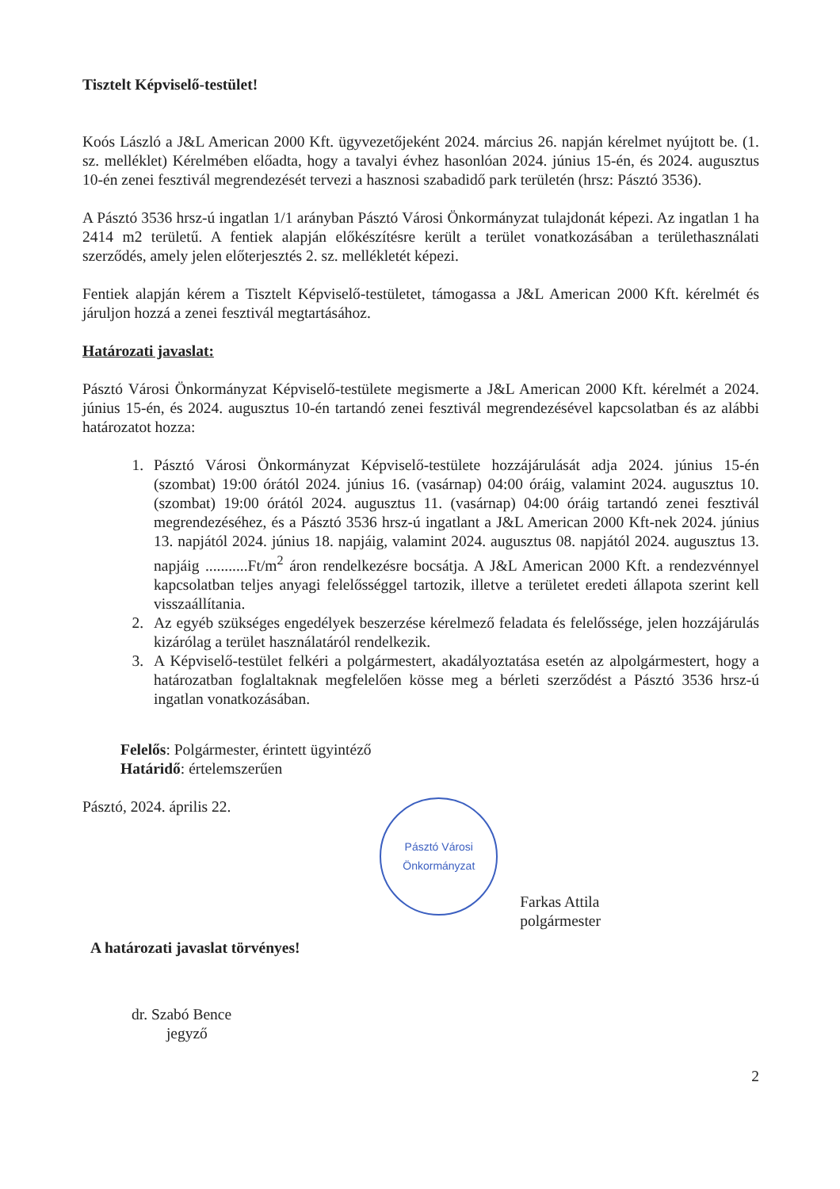Tisztelt Képviselő-testület!
Koós László a J&L American 2000 Kft. ügyvezetőjeként 2024. március 26. napján kérelmet nyújtott be. (1. sz. melléklet) Kérelmében előadta, hogy a tavalyi évhez hasonlóan 2024. június 15-én, és 2024. augusztus 10-én zenei fesztivál megrendezését tervezi a hasznosi szabadidő park területén (hrsz: Pásztó 3536).
A Pásztó 3536 hrsz-ú ingatlan 1/1 arányban Pásztó Városi Önkormányzat tulajdonát képezi. Az ingatlan 1 ha 2414 m2 területű. A fentiek alapján előkészítésre került a terület vonatkozásában a területhasználati szerződés, amely jelen előterjesztés 2. sz. mellékletét képezi.
Fentiek alapján kérem a Tisztelt Képviselő-testületet, támogassa a J&L American 2000 Kft. kérelmét és járuljon hozzá a zenei fesztivál megtartásához.
Határozati javaslat:
Pásztó Városi Önkormányzat Képviselő-testülete megismerte a J&L American 2000 Kft. kérelmét a 2024. június 15-én, és 2024. augusztus 10-én tartandó zenei fesztivál megrendezésével kapcsolatban és az alábbi határozatot hozza:
1. Pásztó Városi Önkormányzat Képviselő-testülete hozzájárulását adja 2024. június 15-én (szombat) 19:00 órától 2024. június 16. (vasárnap) 04:00 óráig, valamint 2024. augusztus 10. (szombat) 19:00 órától 2024. augusztus 11. (vasárnap) 04:00 óráig tartandó zenei fesztivál megrendezéséhez, és a Pásztó 3536 hrsz-ú ingatlant a J&L American 2000 Kft-nek 2024. június 13. napjától 2024. június 18. napjáig, valamint 2024. augusztus 08. napjától 2024. augusztus 13. napjáig ...........Ft/m<sup>2</sup> áron rendelkezésre bocsátja. A J&L American 2000 Kft. a rendezvénnyel kapcsolatban teljes anyagi felelősséggel tartozik, illetve a területet eredeti állapota szerint kell visszaállítania.
2. Az egyéb szükséges engedélyek beszerzése kérelmező feladata és felelőssége, jelen hozzájárulás kizárólag a terület használatáról rendelkezik.
3. A Képviselő-testület felkéri a polgármestert, akadályoztatása esetén az alpolgármestert, hogy a határozatban foglaltaknak megfelelően kösse meg a bérleti szerződést a Pásztó 3536 hrsz-ú ingatlan vonatkozásában.
Felelős: Polgármester, érintett ügyintéző
Határidő: értelemszerűen
Pásztó, 2024. április 22.
Pásztó Városi Önkormányzat
Farkas Attila
polgármester
A határozati javaslat törvényes!
dr. Szabó Bence
jegyző
2